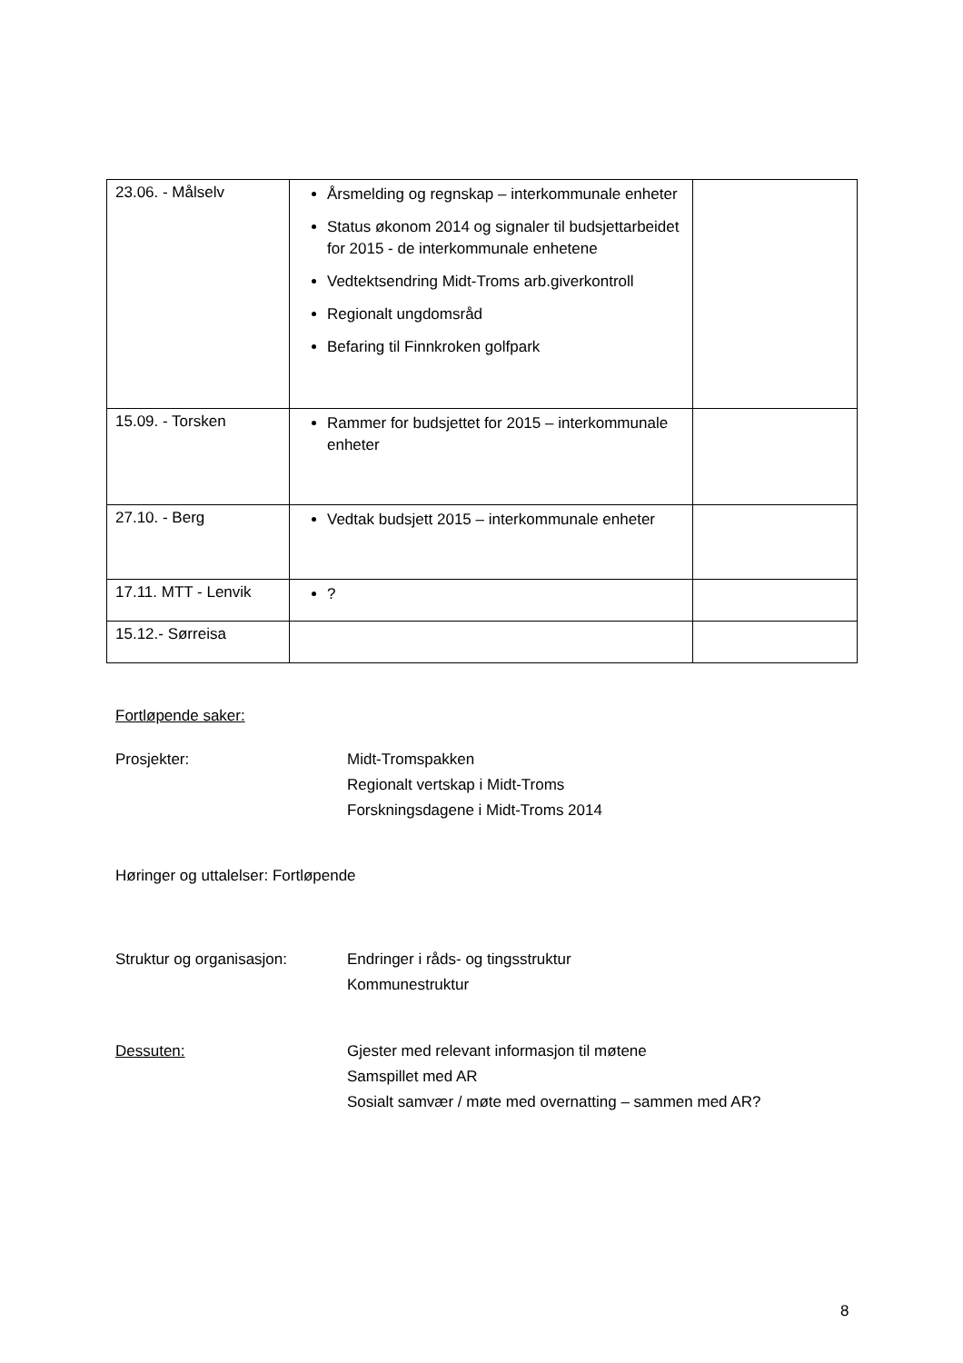| 23.06. - Målselv | Årsmelding og regnskap – interkommunale enheter Status økonom 2014 og signaler til budsjettarbeidet for 2015 - de interkommunale enhetene Vedtektsendring Midt-Troms arb.giverkontroll Regionalt ungdomsråd Befaring til Finnkroken golfpark | |
| 15.09. - Torsken | Rammer for budsjettet for 2015 – interkommunale enheter | |
| 27.10. - Berg | Vedtak budsjett 2015 – interkommunale enheter | |
| 17.11. MTT - Lenvik | ? | |
| 15.12.- Sørreisa | | |
Fortløpende saker:
Prosjekter: Midt-Tromspakken
Regionalt vertskap i Midt-Troms
Forskningsdagene i Midt-Troms 2014
Høringer og uttalelser: Fortløpende
Struktur og organisasjon: Endringer i råds- og tingsstruktur
Kommunestruktur
Dessuten: Gjester med relevant informasjon til møtene
Samspillet med AR
Sosialt samvær / møte med overnatting – sammen med AR?
8